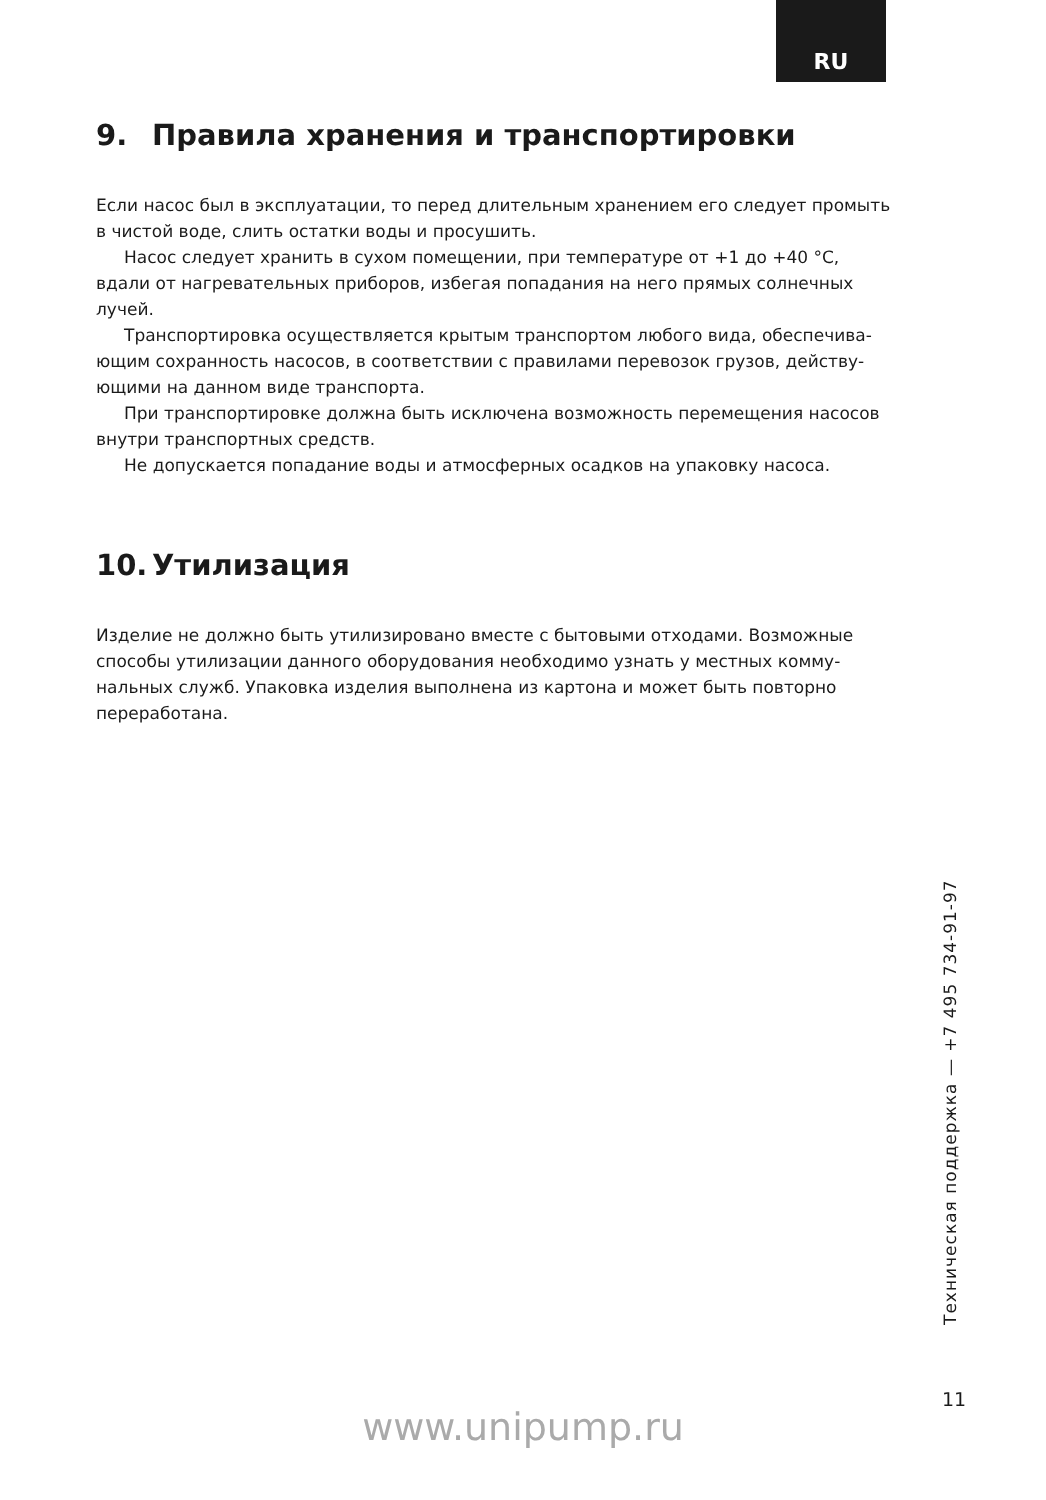RU
9. Правила хранения и транспортировки
Если насос был в эксплуатации, то перед длительным хранением его следует про­мыть в чистой воде, слить остатки воды и просушить.
Насос следует хранить в сухом помещении, при температуре от +1 до +40 °C, вдали от нагревательных приборов, избегая попадания на него прямых солнечных лучей.
Транспортировка осуществляется крытым транспортом любого вида, обеспечива­ющим сохранность насосов, в соответствии с правилами перевозок грузов, действу­ющими на данном виде транспорта.
При транспортировке должна быть исключена возможность перемещения насо­сов внутри транспортных средств.
Не допускается попадание воды и атмосферных осадков на упаковку насоса.
10. Утилизация
Изделие не должно быть утилизировано вместе с бытовыми отходами. Возможные способы утилизации данного оборудования необходимо узнать у местных комму­нальных служб. Упаковка изделия выполнена из картона и может быть повторно переработана.
Техническая поддержка — +7 495 734-91-97
11
www.unipump.ru